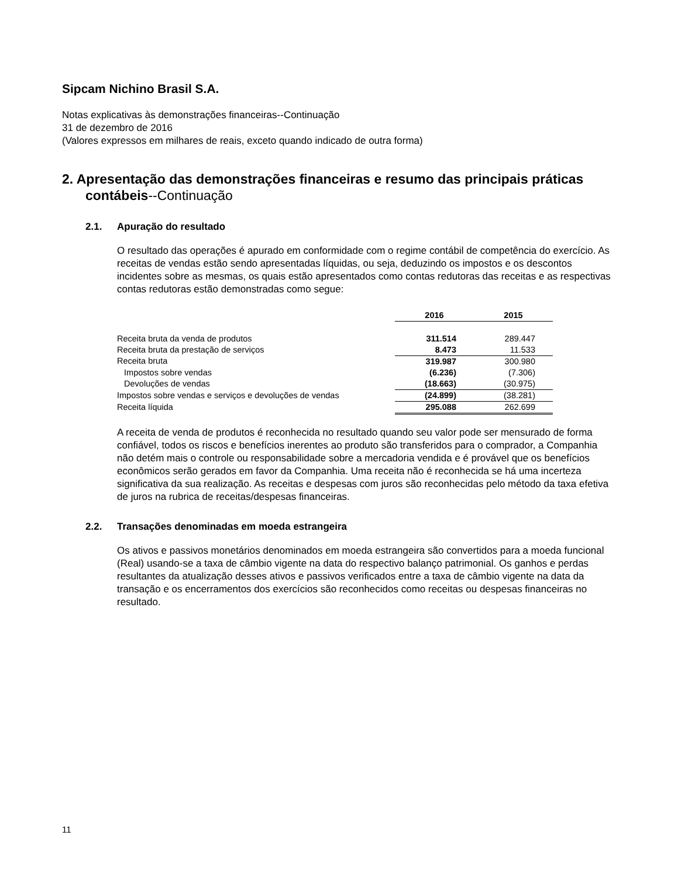Sipcam Nichino Brasil S.A.
Notas explicativas às demonstrações financeiras--Continuação
31 de dezembro de 2016
(Valores expressos em milhares de reais, exceto quando indicado de outra forma)
2. Apresentação das demonstrações financeiras e resumo das principais práticas contábeis--Continuação
2.1. Apuração do resultado
O resultado das operações é apurado em conformidade com o regime contábil de competência do exercício. As receitas de vendas estão sendo apresentadas líquidas, ou seja, deduzindo os impostos e os descontos incidentes sobre as mesmas, os quais estão apresentados como contas redutoras das receitas e as respectivas contas redutoras estão demonstradas como segue:
| | 2016 | 2015 |
| Receita bruta da venda de produtos | 311.514 | 289.447 |
| Receita bruta da prestação de serviços | 8.473 | 11.533 |
| Receita bruta | 319.987 | 300.980 |
| Impostos sobre vendas | (6.236) | (7.306) |
| Devoluções de vendas | (18.663) | (30.975) |
| Impostos sobre vendas e serviços e devoluções de vendas | (24.899) | (38.281) |
| Receita líquida | 295.088 | 262.699 |
A receita de venda de produtos é reconhecida no resultado quando seu valor pode ser mensurado de forma confiável, todos os riscos e benefícios inerentes ao produto são transferidos para o comprador, a Companhia não detém mais o controle ou responsabilidade sobre a mercadoria vendida e é provável que os benefícios econômicos serão gerados em favor da Companhia. Uma receita não é reconhecida se há uma incerteza significativa da sua realização. As receitas e despesas com juros são reconhecidas pelo método da taxa efetiva de juros na rubrica de receitas/despesas financeiras.
2.2. Transações denominadas em moeda estrangeira
Os ativos e passivos monetários denominados em moeda estrangeira são convertidos para a moeda funcional (Real) usando-se a taxa de câmbio vigente na data do respectivo balanço patrimonial. Os ganhos e perdas resultantes da atualização desses ativos e passivos verificados entre a taxa de câmbio vigente na data da transação e os encerramentos dos exercícios são reconhecidos como receitas ou despesas financeiras no resultado.
11